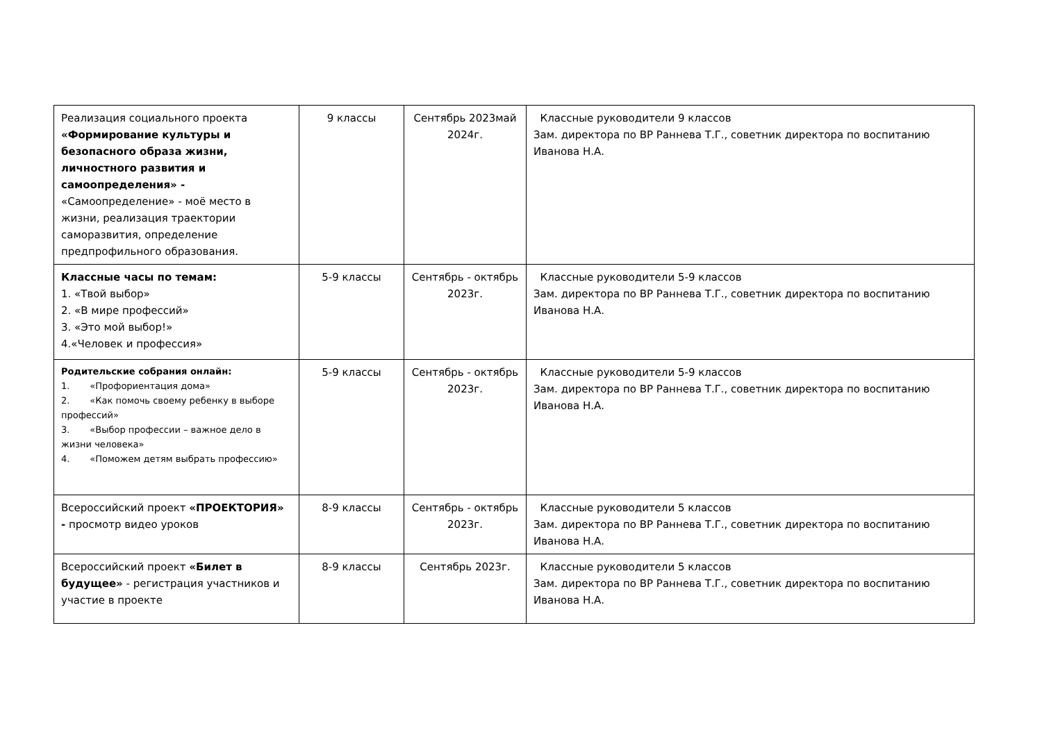| Реализация социального проекта «Формирование культуры и безопасного образа жизни, личностного развития и самоопределения» - «Самоопределение» - моё место в жизни, реализация траектории саморазвития, определение предпрофильного образования. | 9 классы | Сентябрь 2023май 2024г. | Классные руководители 9 классов Зам. директора по ВР Раннева Т.Г., советник директора по воспитанию Иванова Н.А. |
| Классные часы по темам: 1. «Твой выбор» 2. «В мире профессий» 3. «Это мой выбор!» 4.«Человек и профессия» | 5-9 классы | Сентябрь - октябрь 2023г. | Классные руководители 5-9 классов Зам. директора по ВР Раннева Т.Г., советник директора по воспитанию Иванова Н.А. |
| Родительские собрания онлайн: 1. «Профориентация дома» 2. «Как помочь своему ребенку в выборе профессий» 3. «Выбор профессии – важное дело в жизни человека» 4. «Поможем детям выбрать профессию» | 5-9 классы | Сентябрь - октябрь 2023г. | Классные руководители 5-9 классов Зам. директора по ВР Раннева Т.Г., советник директора по воспитанию Иванова Н.А. |
| Всероссийский проект «ПРОЕКТОРИЯ» - просмотр видео уроков | 8-9 классы | Сентябрь - октябрь 2023г. | Классные руководители 5 классов Зам. директора по ВР Раннева Т.Г., советник директора по воспитанию Иванова Н.А. |
| Всероссийский проект «Билет в будущее» - регистрация участников и участие в проекте | 8-9 классы | Сентябрь 2023г. | Классные руководители 5 классов Зам. директора по ВР Раннева Т.Г., советник директора по воспитанию Иванова Н.А. |